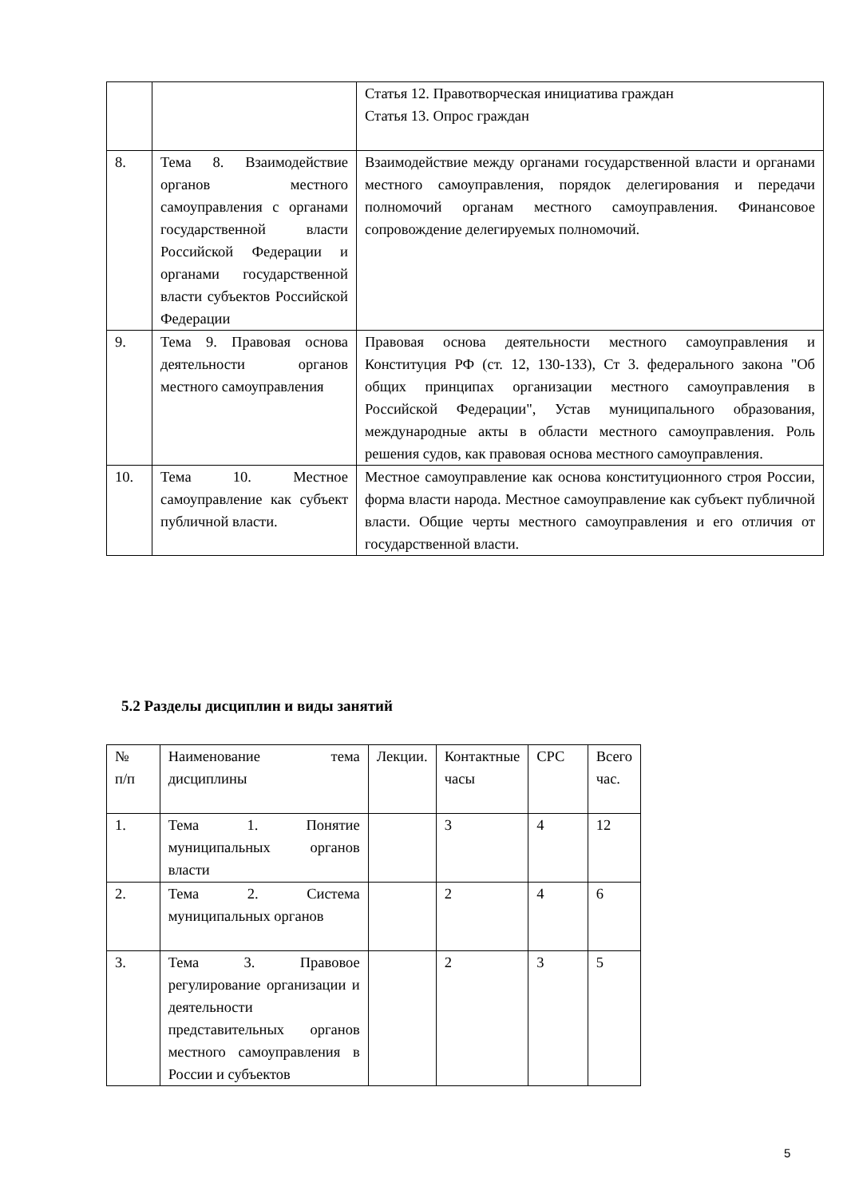| | | Статья 12. Правотворческая инициатива граждан Статья 13. Опрос граждан |
| 8. | Тема 8. Взаимодействие органов местного самоуправления с органами государственной власти Российской Федерации и органами государственной власти субъектов Российской Федерации | Взаимодействие между органами государственной власти и органами местного самоуправления, порядок делегирования и передачи полномочий органам местного самоуправления. Финансовое сопровождение делегируемых полномочий. |
| 9. | Тема 9. Правовая основа деятельности органов местного самоуправления | Правовая основа деятельности местного самоуправления и Конституция РФ (ст. 12, 130-133), Ст 3. федерального закона "Об общих принципах организации местного самоуправления в Российской Федерации", Устав муниципального образования, международные акты в области местного самоуправления. Роль решения судов, как правовая основа местного самоуправления. |
| 10. | Тема 10. Местное самоуправление как субъект публичной власти. | Местное самоуправление как основа конституционного строя России, форма власти народа. Местное самоуправление как субъект публичной власти. Общие черты местного самоуправления и его отличия от государственной власти. |
5.2 Разделы дисциплин и виды занятий
| № п/п | Наименование тема дисциплины | Лекции. | Контактные часы | СРС | Всего час. |
| 1. | Тема 1. Понятие муниципальных органов власти | | 3 | 4 | 12 |
| 2. | Тема 2. Система муниципальных органов | | 2 | 4 | 6 |
| 3. | Тема 3. Правовое регулирование организации и деятельности представительных органов местного самоуправления в России и субъектов | | 2 | 3 | 5 |
5